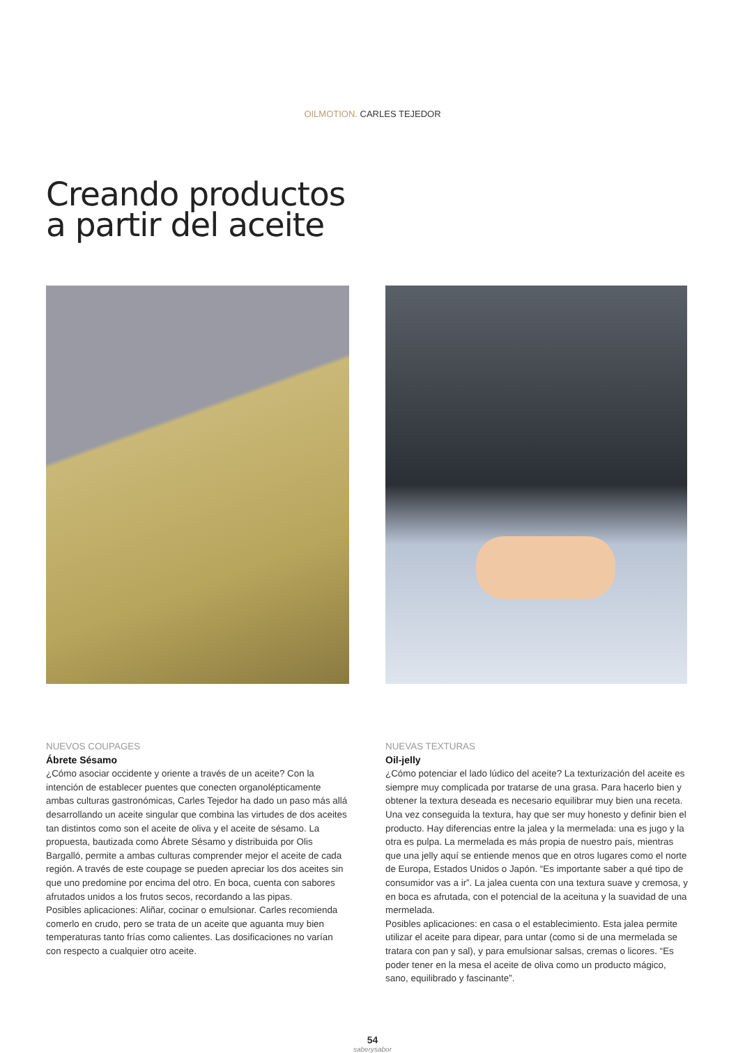OILMOTION. CARLES TEJEDOR
Creando productos
a partir del aceite
NUEVOS COUPAGES
Ábrete Sésamo
¿Cómo asociar occidente y oriente a través de un aceite? Con la intención de establecer puentes que conecten organolépticamente ambas culturas gastronómicas, Carles Tejedor ha dado un paso más allá desarrollando un aceite singular que combina las virtudes de dos aceites tan distintos como son el aceite de oliva y el aceite de sésamo. La propuesta, bautizada como Ábrete Sésamo y distribuida por Olis Bargalló, permite a ambas culturas comprender mejor el aceite de cada región. A través de este coupage se pueden apreciar los dos aceites sin que uno predomine por encima del otro. En boca, cuenta con sabores afrutados unidos a los frutos secos, recordando a las pipas.
Posibles aplicaciones: Aliñar, cocinar o emulsionar. Carles recomienda comerlo en crudo, pero se trata de un aceite que aguanta muy bien temperaturas tanto frías como calientes. Las dosificaciones no varían con respecto a cualquier otro aceite.
NUEVAS TEXTURAS
Oil-jelly
¿Cómo potenciar el lado lúdico del aceite? La texturización del aceite es siempre muy complicada por tratarse de una grasa. Para hacerlo bien y obtener la textura deseada es necesario equilibrar muy bien una receta. Una vez conseguida la textura, hay que ser muy honesto y definir bien el producto. Hay diferencias entre la jalea y la mermelada: una es jugo y la otra es pulpa. La mermelada es más propia de nuestro país, mientras que una jelly aquí se entiende menos que en otros lugares como el norte de Europa, Estados Unidos o Japón. “Es importante saber a qué tipo de consumidor vas a ir”. La jalea cuenta con una textura suave y cremosa, y en boca es afrutada, con el potencial de la aceituna y la suavidad de una mermelada.
Posibles aplicaciones: en casa o el establecimiento. Esta jalea permite utilizar el aceite para dipear, para untar (como si de una mermelada se tratara con pan y sal), y para emulsionar salsas, cremas o licores. “Es poder tener en la mesa el aceite de oliva como un producto mágico, sano, equilibrado y fascinante”.
54
saberysabor